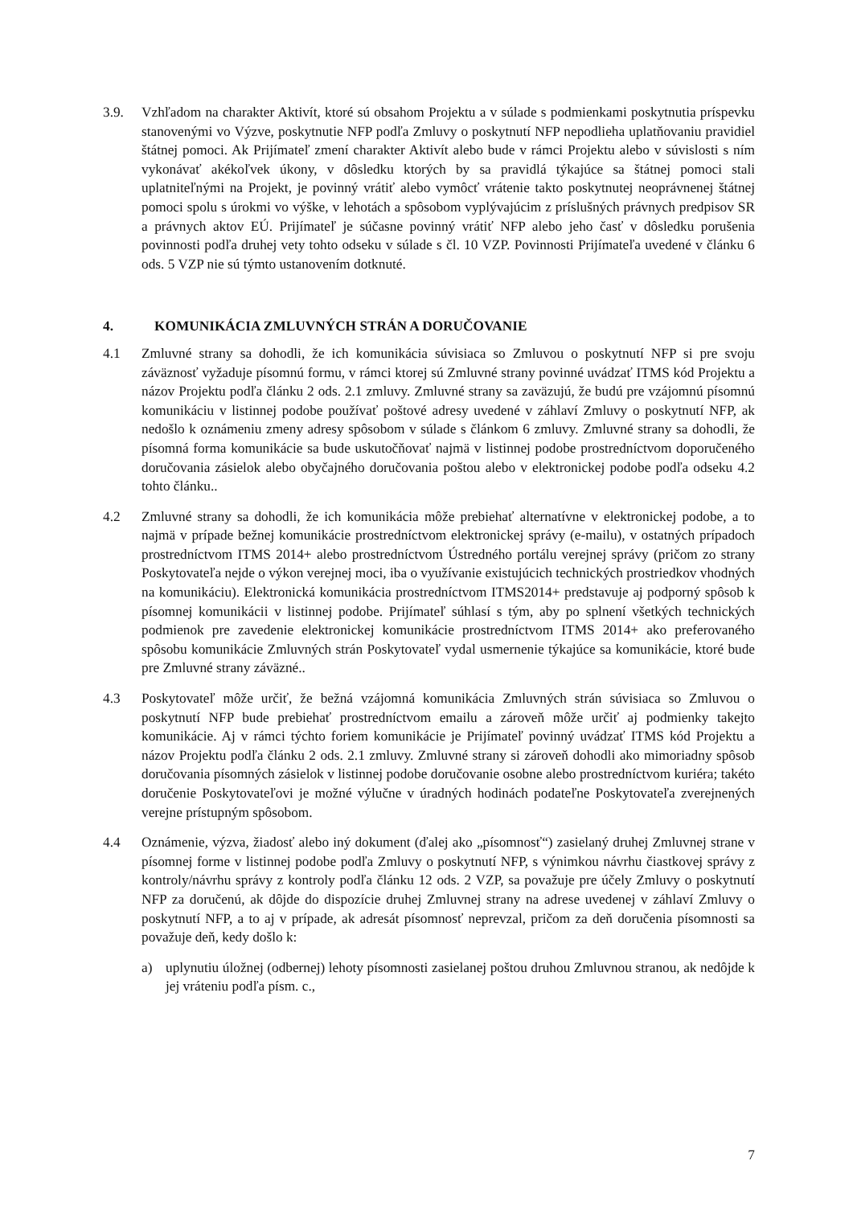3.9. Vzhľadom na charakter Aktivít, ktoré sú obsahom Projektu a v súlade s podmienkami poskytnutia príspevku stanovenými vo Výzve, poskytnutie NFP podľa Zmluvy o poskytnutí NFP nepodlieha uplatňovaniu pravidiel štátnej pomoci. Ak Prijímateľ zmení charakter Aktivít alebo bude v rámci Projektu alebo v súvislosti s ním vykonávať akékoľvek úkony, v dôsledku ktorých by sa pravidlá týkajúce sa štátnej pomoci stali uplatniteľnými na Projekt, je povinný vrátiť alebo vymôcť vrátenie takto poskytnutej neoprávnenej štátnej pomoci spolu s úrokmi vo výške, v lehotách a spôsobom vyplývajúcim z príslušných právnych predpisov SR a právnych aktov EÚ. Prijímateľ je súčasne povinný vrátiť NFP alebo jeho časť v dôsledku porušenia povinnosti podľa druhej vety tohto odseku v súlade s čl. 10 VZP. Povinnosti Prijímateľa uvedené v článku 6 ods. 5 VZP nie sú týmto ustanovením dotknuté.
4. KOMUNIKÁCIA ZMLUVNÝCH STRÁN A DORUČOVANIE
4.1 Zmluvné strany sa dohodli, že ich komunikácia súvisiaca so Zmluvou o poskytnutí NFP si pre svoju záväznosť vyžaduje písomnú formu, v rámci ktorej sú Zmluvné strany povinné uvádzať ITMS kód Projektu a názov Projektu podľa článku 2 ods. 2.1 zmluvy. Zmluvné strany sa zaväzujú, že budú pre vzájomnú písomnú komunikáciu v listinnej podobe používať poštové adresy uvedené v záhlaví Zmluvy o poskytnutí NFP, ak nedošlo k oznámeniu zmeny adresy spôsobom v súlade s článkom 6 zmluvy. Zmluvné strany sa dohodli, že písomná forma komunikácie sa bude uskutočňovať najmä v listinnej podobe prostredníctvom doporučeného doručovania zásielok alebo obyčajného doručovania poštou alebo v elektronickej podobe podľa odseku 4.2 tohto článku..
4.2 Zmluvné strany sa dohodli, že ich komunikácia môže prebiehať alternatívne v elektronickej podobe, a to najmä v prípade bežnej komunikácie prostredníctvom elektronickej správy (e-mailu), v ostatných prípadoch prostredníctvom ITMS 2014+ alebo prostredníctvom Ústredného portálu verejnej správy (pričom zo strany Poskytovateľa nejde o výkon verejnej moci, iba o využívanie existujúcich technických prostriedkov vhodných na komunikáciu). Elektronická komunikácia prostredníctvom ITMS2014+ predstavuje aj podporný spôsob k písomnej komunikácii v listinnej podobe. Prijímateľ súhlasí s tým, aby po splnení všetkých technických podmienok pre zavedenie elektronickej komunikácie prostredníctvom ITMS 2014+ ako preferovaného spôsobu komunikácie Zmluvných strán Poskytovateľ vydal usmernenie týkajúce sa komunikácie, ktoré bude pre Zmluvné strany záväzné..
4.3 Poskytovateľ môže určiť, že bežná vzájomná komunikácia Zmluvných strán súvisiaca so Zmluvou o poskytnutí NFP bude prebiehať prostredníctvom emailu a zároveň môže určiť aj podmienky takejto komunikácie. Aj v rámci týchto foriem komunikácie je Prijímateľ povinný uvádzať ITMS kód Projektu a názov Projektu podľa článku 2 ods. 2.1 zmluvy. Zmluvné strany si zároveň dohodli ako mimoriadny spôsob doručovania písomných zásielok v listinnej podobe doručovanie osobne alebo prostredníctvom kuriéra; takéto doručenie Poskytovateľovi je možné výlučne v úradných hodinách podateľne Poskytovateľa zverejnených verejne prístupným spôsobom.
4.4 Oznámenie, výzva, žiadosť alebo iný dokument (ďalej ako „písomnosť“) zasielaný druhej Zmluvnej strane v písomnej forme v listinnej podobe podľa Zmluvy o poskytnutí NFP, s výnimkou návrhu čiastkovej správy z kontroly/návrhu správy z kontroly podľa článku 12 ods. 2 VZP, sa považuje pre účely Zmluvy o poskytnutí NFP za doručenú, ak dôjde do dispozície druhej Zmluvnej strany na adrese uvedenej v záhlaví Zmluvy o poskytnutí NFP, a to aj v prípade, ak adresát písomnosť neprevzal, pričom za deň doručenia písomnosti sa považuje deň, kedy došlo k:
a) uplynutiu úložnej (odbernej) lehoty písomnosti zasielanej poštou druhou Zmluvnou stranou, ak nedôjde k jej vráteniu podľa písm. c.,
7